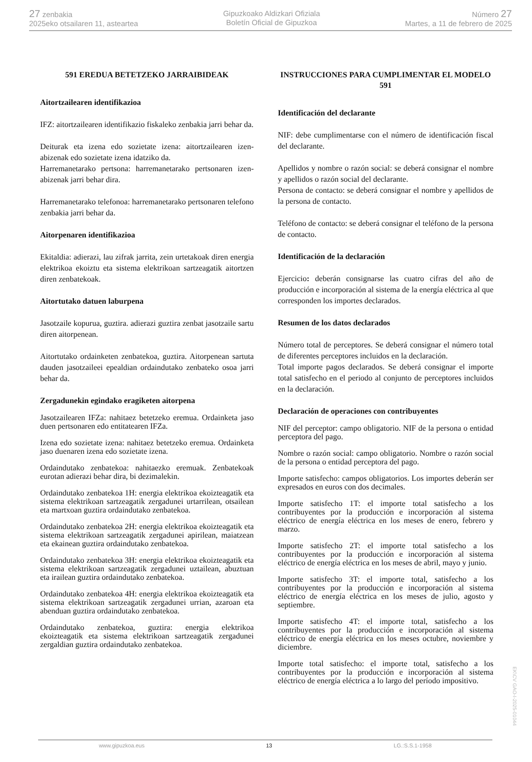27 zenbakia
2025eko otsailaren 11, asteartea
Gipuzkoako Aldizkari Ofiziala
Boletín Oficial de Gipuzkoa
Número 27
Martes, a 11 de febrero de 2025
591 EREDUA BETETZEKO JARRAIBIDEAK
Aitortzailearen identifikazioa
IFZ: aitortzailearen identifikazio fiskaleko zenbakia jarri behar da.
Deiturak eta izena edo sozietate izena: aitortzailearen izen-abizenak edo sozietate izena idatziko da.
Harremanetarako pertsona: harremanetarako pertsonaren izen-abizenak jarri behar dira.
Harremanetarako telefonoa: harremanetarako pertsonaren telefono zenbakia jarri behar da.
Aitorpenaren identifikazioa
Ekitaldia: adierazi, lau zifrak jarrita, zein urtetakoak diren energia elektrikoa ekoiztu eta sistema elektrikoan sartzeagatik aitortzen diren zenbatekoak.
Aitortutako datuen laburpena
Jasotzaile kopurua, guztira. adierazi guztira zenbat jasotzaile sartu diren aitorpenean.
Aitortutako ordainketen zenbatekoa, guztira. Aitorpenean sartuta dauden jasotzaileei epealdian ordaindutako zenbateko osoa jarri behar da.
Zergadunekin egindako eragiketen aitorpena
Jasotzailearen IFZa: nahitaez betetzeko eremua. Ordainketa jaso duen pertsonaren edo entitatearen IFZa.
Izena edo sozietate izena: nahitaez betetzeko eremua. Ordainketa jaso duenaren izena edo sozietate izena.
Ordaindutako zenbatekoa: nahitaezko eremuak. Zenbatekoak eurotan adierazi behar dira, bi dezimalekin.
Ordaindutako zenbatekoa 1H: energia elektrikoa ekoizteagatik eta sistema elektrikoan sartzeagatik zergadunei urtarrilean, otsailean eta martxoan guztira ordaindutako zenbatekoa.
Ordaindutako zenbatekoa 2H: energia elektrikoa ekoizteagatik eta sistema elektrikoan sartzeagatik zergadunei apirilean, maiatzean eta ekainean guztira ordaindutako zenbatekoa.
Ordaindutako zenbatekoa 3H: energia elektrikoa ekoizteagatik eta sistema elektrikoan sartzeagatik zergadunei uztailean, abuztuan eta irailean guztira ordaindutako zenbatekoa.
Ordaindutako zenbatekoa 4H: energia elektrikoa ekoizteagatik eta sistema elektrikoan sartzeagatik zergadunei urrian, azaroan eta abenduan guztira ordaindutako zenbatekoa.
Ordaindutako zenbatekoa, guztira: energia elektrikoa ekoizteagatik eta sistema elektrikoan sartzeagatik zergadunei zergaldian guztira ordaindutako zenbatekoa.
INSTRUCCIONES PARA CUMPLIMENTAR EL MODELO 591
Identificación del declarante
NIF: debe cumplimentarse con el número de identificación fiscal del declarante.
Apellidos y nombre o razón social: se deberá consignar el nombre y apellidos o razón social del declarante.
Persona de contacto: se deberá consignar el nombre y apellidos de la persona de contacto.
Teléfono de contacto: se deberá consignar el teléfono de la persona de contacto.
Identificación de la declaración
Ejercicio: deberán consignarse las cuatro cifras del año de producción e incorporación al sistema de la energía eléctrica al que corresponden los importes declarados.
Resumen de los datos declarados
Número total de perceptores. Se deberá consignar el número total de diferentes perceptores incluidos en la declaración.
Total importe pagos declarados. Se deberá consignar el importe total satisfecho en el periodo al conjunto de perceptores incluidos en la declaración.
Declaración de operaciones con contribuyentes
NIF del perceptor: campo obligatorio. NIF de la persona o entidad perceptora del pago.
Nombre o razón social: campo obligatorio. Nombre o razón social de la persona o entidad perceptora del pago.
Importe satisfecho: campos obligatorios. Los importes deberán ser expresados en euros con dos decimales.
Importe satisfecho 1T: el importe total satisfecho a los contribuyentes por la producción e incorporación al sistema eléctrico de energía eléctrica en los meses de enero, febrero y marzo.
Importe satisfecho 2T: el importe total satisfecho a los contribuyentes por la producción e incorporación al sistema eléctrico de energía eléctrica en los meses de abril, mayo y junio.
Importe satisfecho 3T: el importe total, satisfecho a los contribuyentes por la producción e incorporación al sistema eléctrico de energía eléctrica en los meses de julio, agosto y septiembre.
Importe satisfecho 4T: el importe total, satisfecho a los contribuyentes por la producción e incorporación al sistema eléctrico de energía eléctrica en los meses octubre, noviembre y diciembre.
Importe total satisfecho: el importe total, satisfecho a los contribuyentes por la producción e incorporación al sistema eléctrico de energía eléctrica a lo largo del período impositivo.
EK\CV GAO-I-2025-01044
www.gipuzkoa.eus 13 LG.:S.S.1-1958